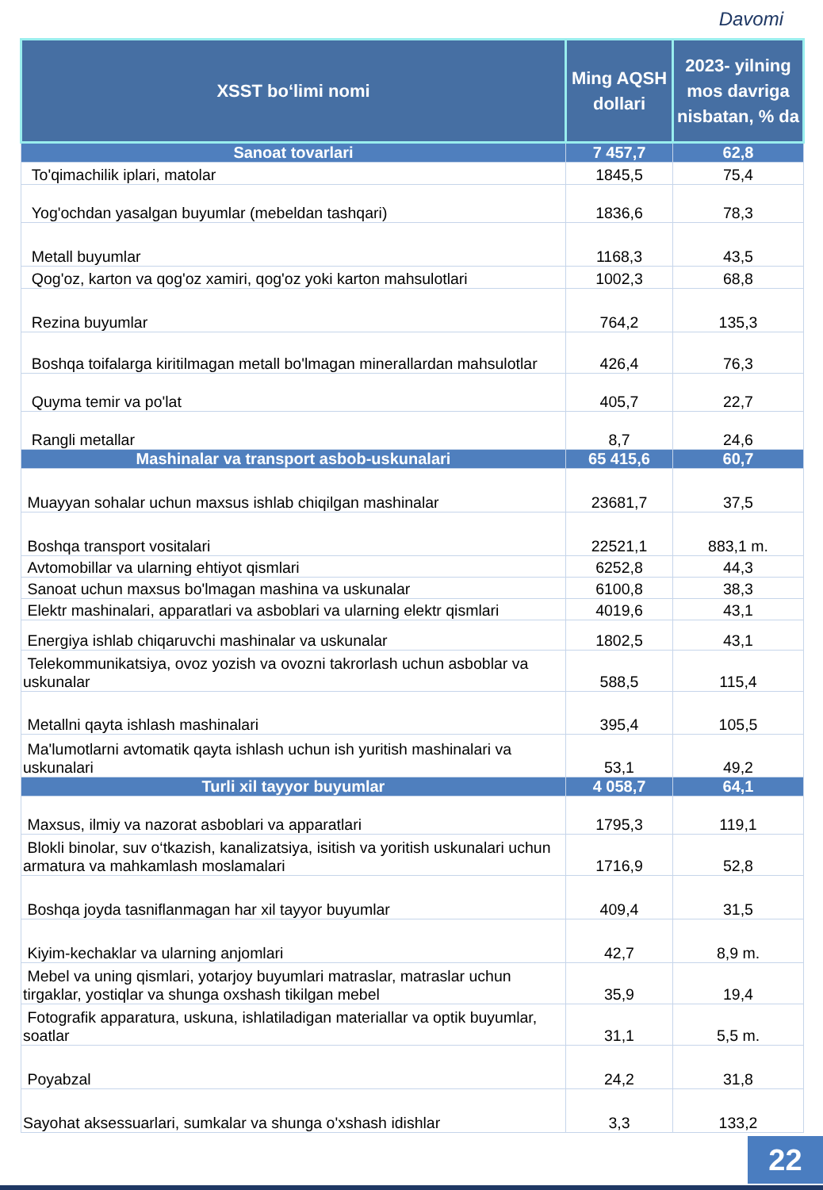Davomi
| XSST bo‘limi nomi | Ming AQSH dollari | 2023- yilning mos davriga nisbatan, % da |
| --- | --- | --- |
| Sanoat tovarlari | 7 457,7 | 62,8 |
| To'qimachilik iplari, matolar | 1845,5 | 75,4 |
| Yog'ochdan yasalgan buyumlar (mebeldan tashqari) | 1836,6 | 78,3 |
| Metall buyumlar | 1168,3 | 43,5 |
| Qog'oz, karton va qog'oz xamiri, qog'oz yoki karton mahsulotlari | 1002,3 | 68,8 |
| Rezina buyumlar | 764,2 | 135,3 |
| Boshqa toifalarga kiritilmagan metall bo'lmagan minerallardan mahsulotlar | 426,4 | 76,3 |
| Quyma temir va po'lat | 405,7 | 22,7 |
| Rangli metallar | 8,7 | 24,6 |
| Mashinalar va transport asbob-uskunalari | 65 415,6 | 60,7 |
| Muayyan sohalar uchun maxsus ishlab chiqilgan mashinalar | 23681,7 | 37,5 |
| Boshqa transport vositalari | 22521,1 | 883,1 m. |
| Avtomobillar va ularning ehtiyot qismlari | 6252,8 | 44,3 |
| Sanoat uchun maxsus bo'lmagan mashina va uskunalar | 6100,8 | 38,3 |
| Elektr mashinalari, apparatlari va asboblari va ularning elektr qismlari | 4019,6 | 43,1 |
| Energiya ishlab chiqaruvchi mashinalar va uskunalar | 1802,5 | 43,1 |
| Telekommunikatsiya, ovoz yozish va ovozni takrorlash uchun asboblar va uskunalar | 588,5 | 115,4 |
| Metallni qayta ishlash mashinalari | 395,4 | 105,5 |
| Ma'lumotlarni avtomatik qayta ishlash uchun ish yuritish mashinalari va uskunalari | 53,1 | 49,2 |
| Turli xil tayyor buyumlar | 4 058,7 | 64,1 |
| Maxsus, ilmiy va nazorat asboblari va apparatlari | 1795,3 | 119,1 |
| Blokli binolar, suv o‘tkazish, kanalizatsiya, isitish va yoritish uskunalari uchun armatura va mahkamlash moslamalari | 1716,9 | 52,8 |
| Boshqa joyda tasniflanmagan har xil tayyor buyumlar | 409,4 | 31,5 |
| Kiyim-kechaklar va ularning anjomlari | 42,7 | 8,9 m. |
| Mebel va uning qismlari, yotarjoy buyumlari matraslar, matraslar uchun tirgaklar, yostiqlar va shunga oxshash tikilgan mebel | 35,9 | 19,4 |
| Fotografik apparatura, uskuna, ishlatiladigan materiallar va optik buyumlar, soatlar | 31,1 | 5,5 m. |
| Poyabzal | 24,2 | 31,8 |
| Sayohat aksessuarlari, sumkalar va shunga o'xshash idishlar | 3,3 | 133,2 |
22